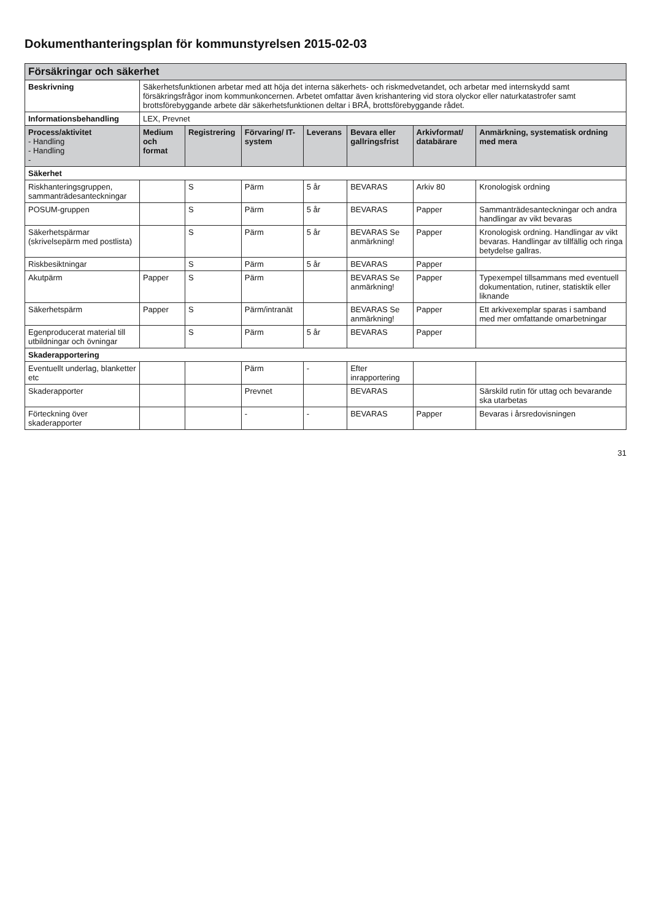Dokumenthanteringsplan för kommunstyrelsen 2015-02-03
| Försäkringar och säkerhet | | | | | | | |
| Beskrivning | Säkerhetsfunktionen arbetar med att höja det interna säkerhets- och riskmedvetandet, och arbetar med internskydd samt försäkringsfrågor inom kommunkoncernen. Arbetet omfattar även krishantering vid stora olyckor eller naturkatastrofer samt brottsförebyggande arbete där säkerhetsfunktionen deltar i BRÅ, brottsförebyggande rådet. | | | | | | |
| Informationsbehandling | LEX, Prevnet | | | | | | |
| Process/aktivitet - Handling - Handling - | Medium och format | Registrering | Förvaring/ IT-system | Leverans | Bevara eller gallringsfrist | Arkivformat/ databärare | Anmärkning, systematisk ordning med mera |
| Säkerhet | | | | | | | |
| Riskhanteringsgruppen, sammanträdesanteckningar | | S | Pärm | 5 år | BEVARAS | Arkiv 80 | Kronologisk ordning |
| POSUM-gruppen | | S | Pärm | 5 år | BEVARAS | Papper | Sammanträdesanteckningar och andra handlingar av vikt bevaras |
| Säkerhetspärmar (skrivelsepärm med postlista) | | S | Pärm | 5 år | BEVARAS Se anmärkning! | Papper | Kronologisk ordning. Handlingar av vikt bevaras. Handlingar av tillfällig och ringa betydelse gallras. |
| Riskbesiktningar | | S | Pärm | 5 år | BEVARAS | Papper | |
| Akutpärm | Papper | S | Pärm | | BEVARAS Se anmärkning! | Papper | Typexempel tillsammans med eventuell dokumentation, rutiner, statisktik eller liknande |
| Säkerhetspärm | Papper | S | Pärm/intranät | | BEVARAS Se anmärkning! | Papper | Ett arkivexemplar sparas i samband med mer omfattande omarbetningar |
| Egenproducerat material till utbildningar och övningar | | S | Pärm | 5 år | BEVARAS | Papper | |
| Skaderapportering | | | | | | | |
| Eventuellt underlag, blanketter etc | | | Pärm | - | Efter inrapportering | | |
| Skaderapporter | | | Prevnet | | BEVARAS | | Särskild rutin för uttag och bevarande ska utarbetas |
| Förteckning över skaderapporter | | | - | - | BEVARAS | Papper | Bevaras i årsredovisningen |
31